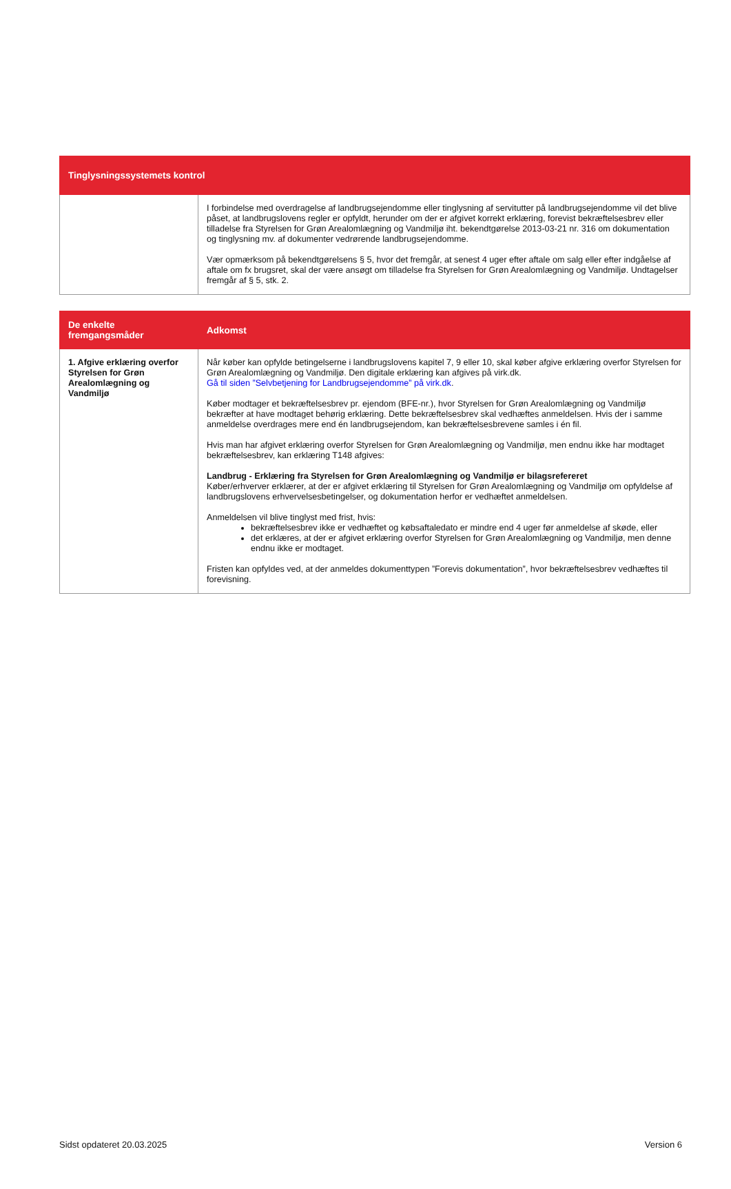| Tinglysningssystemets kontrol | |
| --- | --- |
| | I forbindelse med overdragelse af landbrugsejendomme eller tinglysning af servitutter på landbrugsejendomme vil det blive påset, at landbrugslovens regler er opfyldt, herunder om der er afgivet korrekt erklæring, forevist bekræftelsesbrev eller tilladelse fra Styrelsen for Grøn Arealomlægning og Vandmiljø iht. bekendtgørelse 2013-03-21 nr. 316 om dokumentation og tinglysning mv. af dokumenter vedrørende landbrugsejendomme. Vær opmærksom på bekendtgørelsens § 5, hvor det fremgår, at senest 4 uger efter aftale om salg eller efter indgåelse af aftale om fx brugsret, skal der være ansøgt om tilladelse fra Styrelsen for Grøn Arealomlægning og Vandmiljø. Undtagelser fremgår af § 5, stk. 2. |
| De enkelte fremgangsmåder | Adkomst |
| --- | --- |
| 1. Afgive erklæring overfor Styrelsen for Grøn Arealomlægning og Vandmiljø | Når køber kan opfylde betingelserne i landbrugslovens kapitel 7, 9 eller 10, skal køber afgive erklæring overfor Styrelsen for Grøn Arealomlægning og Vandmiljø. Den digitale erklæring kan afgives på virk.dk. Gå til siden ”Selvbetjening for Landbrugsejendomme” på virk.dk . Køber modtager et bekræftelsesbrev pr. ejendom (BFE-nr.), hvor Styrelsen for Grøn Arealomlægning og Vandmiljø bekræfter at have modtaget behørig erklæring. Dette bekræftelsesbrev skal vedhæftes anmeldelsen. Hvis der i samme anmeldelse overdrages mere end én landbrugsejendom, kan bekræftelsesbrevene samles i én fil. Hvis man har afgivet erklæring overfor Styrelsen for Grøn Arealomlægning og Vandmiljø, men endnu ikke har modtaget bekræftelsesbrev, kan erklæring T148 afgives: Landbrug - Erklæring fra Styrelsen for Grøn Arealomlægning og Vandmiljø er bilagsrefereret Køber/erhverver erklærer, at der er afgivet erklæring til Styrelsen for Grøn Arealomlægning og Vandmiljø om opfyldelse af landbrugslovens erhvervelsesbetingelser, og dokumentation herfor er vedhæftet anmeldelsen. Anmeldelsen vil blive tinglyst med frist, hvis: bekræftelsesbrev ikke er vedhæftet og købsaftaledato er mindre end 4 uger før anmeldelse af skøde, eller det erklæres, at der er afgivet erklæring overfor Styrelsen for Grøn Arealomlægning og Vandmiljø, men denne endnu ikke er modtaget. Fristen kan opfyldes ved, at der anmeldes dokumenttypen ”Forevis dokumentation”, hvor bekræftelsesbrev vedhæftes til forevisning. |
Sidst opdateret 20.03.2025 Version 6